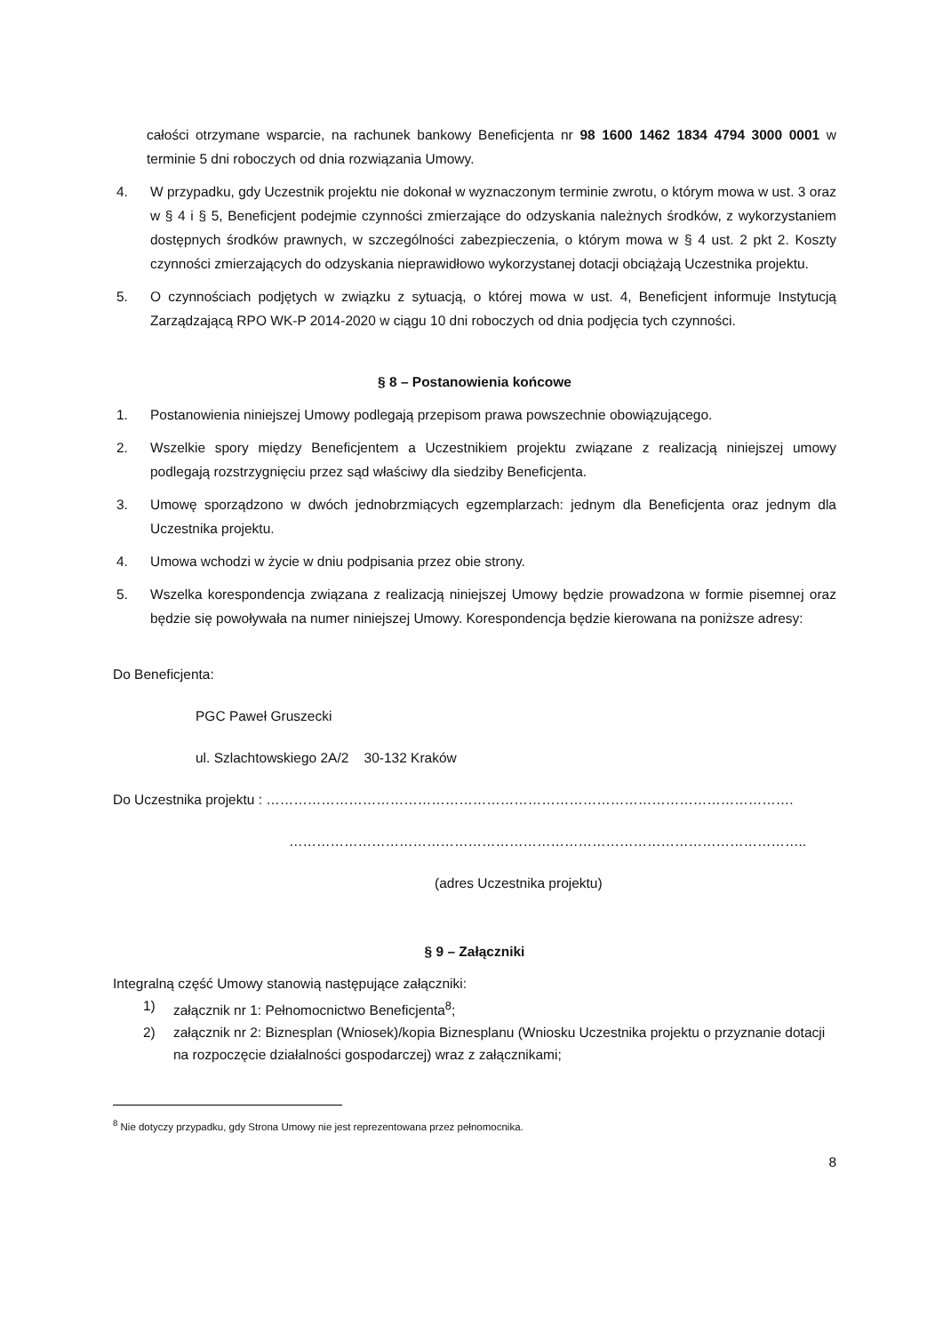całości otrzymane wsparcie, na rachunek bankowy Beneficjenta nr 98 1600 1462 1834 4794 3000 0001 w terminie 5 dni roboczych od dnia rozwiązania Umowy.
4. W przypadku, gdy Uczestnik projektu nie dokonał w wyznaczonym terminie zwrotu, o którym mowa w ust. 3 oraz w § 4 i § 5, Beneficjent podejmie czynności zmierzające do odzyskania należnych środków, z wykorzystaniem dostępnych środków prawnych, w szczególności zabezpieczenia, o którym mowa w § 4 ust. 2 pkt 2. Koszty czynności zmierzających do odzyskania nieprawidłowo wykorzystanej dotacji obciążają Uczestnika projektu.
5. O czynnościach podjętych w związku z sytuacją, o której mowa w ust. 4, Beneficjent informuje Instytucją Zarządzającą RPO WK-P 2014-2020 w ciągu 10 dni roboczych od dnia podjęcia tych czynności.
§ 8 – Postanowienia końcowe
1. Postanowienia niniejszej Umowy podlegają przepisom prawa powszechnie obowiązującego.
2. Wszelkie spory między Beneficjentem a Uczestnikiem projektu związane z realizacją niniejszej umowy podlegają rozstrzygnięciu przez sąd właściwy dla siedziby Beneficjenta.
3. Umowę sporządzono w dwóch jednobrzmiących egzemplarzach: jednym dla Beneficjenta oraz jednym dla Uczestnika projektu.
4. Umowa wchodzi w życie w dniu podpisania przez obie strony.
5. Wszelka korespondencja związana z realizacją niniejszej Umowy będzie prowadzona w formie pisemnej oraz będzie się powoływała na numer niniejszej Umowy. Korespondencja będzie kierowana na poniższe adresy:
Do Beneficjenta:
PGC Paweł Gruszecki
ul. Szlachtowskiego 2A/2 30-132 Kraków
Do Uczestnika projektu : …………………………………………………………………………………………………….
…………………………………………………………………………………………………..
(adres Uczestnika projektu)
§ 9 – Załączniki
Integralną część Umowy stanowią następujące załączniki:
1) załącznik nr 1: Pełnomocnictwo Beneficjenta<sup>8</sup>;
2) załącznik nr 2: Biznesplan (Wniosek)/kopia Biznesplanu (Wniosku Uczestnika projektu o przyznanie dotacji na rozpoczęcie działalności gospodarczej) wraz z załącznikami;
<sup>8</sup> Nie dotyczy przypadku, gdy Strona Umowy nie jest reprezentowana przez pełnomocnika.
8